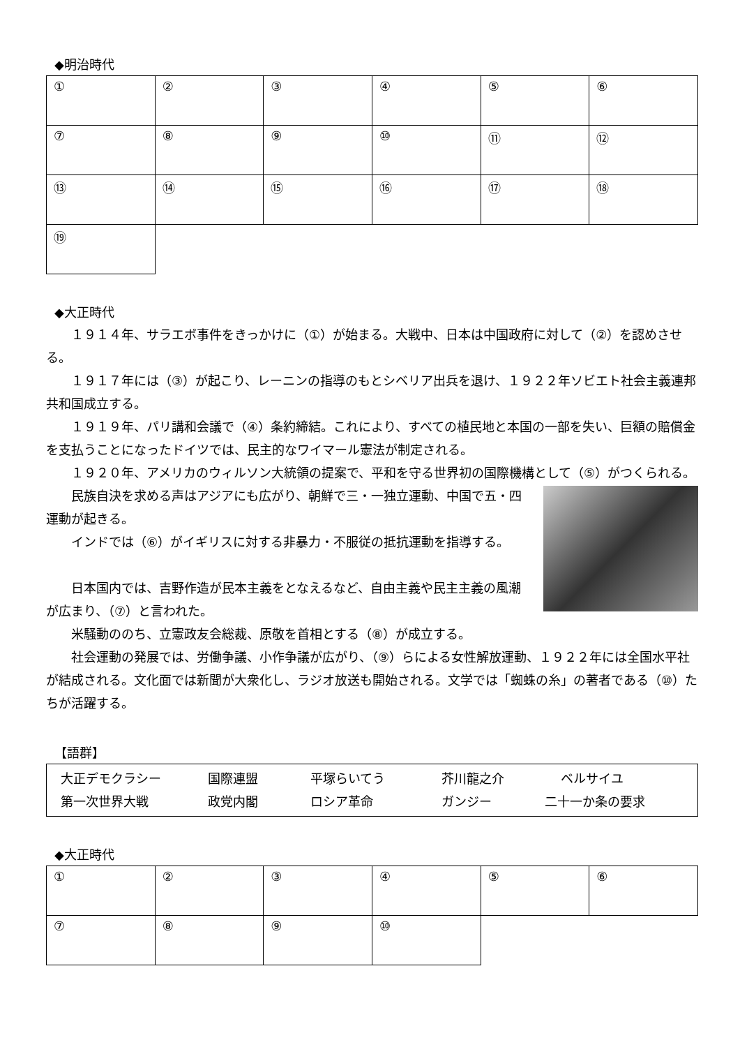◆明治時代
| ① | ② | ③ | ④ | ⑤ | ⑥ |
| ⑦ | ⑧ | ⑨ | ⑩ | ⑪ | ⑫ |
| ⑬ | ⑭ | ⑮ | ⑯ | ⑰ | ⑱ |
| ⑲ | | | | | |
◆大正時代
１９１４年、サラエボ事件をきっかけに（①）が始まる。大戦中、日本は中国政府に対して（②）を認めさせる。
１９１７年には（③）が起こり、レーニンの指導のもとシベリア出兵を退け、１９２２年ソビエト社会主義連邦共和国成立する。
１９１９年、パリ講和会議で（④）条約締結。これにより、すべての植民地と本国の一部を失い、巨額の賠償金を支払うことになったドイツでは、民主的なワイマール憲法が制定される。
１９２０年、アメリカのウィルソン大統領の提案で、平和を守る世界初の国際機構として（⑤）がつくられる。
民族自決を求める声はアジアにも広がり、朝鮮で三・一独立運動、中国で五・四運動が起きる。
インドでは（⑥）がイギリスに対する非暴力・不服従の抵抗運動を指導する。
日本国内では、吉野作造が民本主義をとなえるなど、自由主義や民主主義の風潮が広まり、（⑦）と言われた。
米騒動ののち、立憲政友会総裁、原敬を首相とする（⑧）が成立する。
社会運動の発展では、労働争議、小作争議が広がり、（⑨）らによる女性解放運動、１９２２年には全国水平社が結成される。文化面では新聞が大衆化し、ラジオ放送も開始される。文学では「蜘蛛の糸」の著者である（⑩）たちが活躍する。
【語群】
大正デモクラシー 国際連盟 平塚らいてう 芥川龍之介 ベルサイユ
第一次世界大戦 政党内閣 ロシア革命 ガンジー 二十一か条の要求
◆大正時代
| ① | ② | ③ | ④ | ⑤ | ⑥ |
| ⑦ | ⑧ | ⑨ | ⑩ | | |